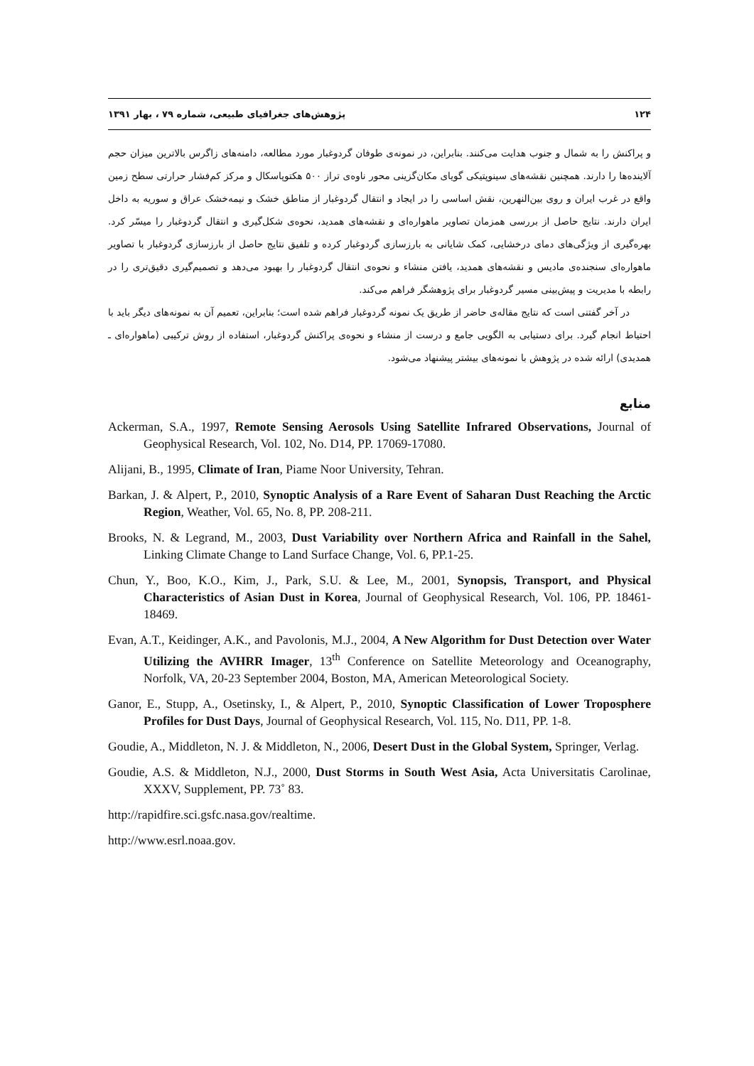۱۲۴ پژوهش‌های جغرافیای طبیعی، شماره ۷۹ ، بهار ۱۳۹۱
و پراکنش را به شمال و جنوب هدایت می‌کنند. بنابراین، در نمونه‌ی طوفان گردوغبار مورد مطالعه، دامنه‌های زاگرس بالاترین میزان حجم آلاینده‌ها را دارند. همچنین نقشه‌های سینوپتیکی گویای مکان‌گزینی محور ناوه‌ی تراز ۵۰۰ هکتوپاسکال و مرکز کم‌فشار حرارتی سطح زمین واقع در غرب ایران و روی بین‌النهرین، نقش اساسی را در ایجاد و انتقال گردوغبار از مناطق خشک و نیمه‌خشک عراق و سوریه به داخل ایران دارند. نتایج حاصل از بررسی همزمان تصاویر ماهواره‌ای و نقشه‌های همدید، نحوه‌ی شکل‌گیری و انتقال گردوغبار را میسّر کرد. بهره‌گیری از ویژگی‌های دمای درخشایی، کمک شایانی به بارزسازی گردوغبار کرده و تلفیق نتایج حاصل از بارزسازی گردوغبار با تصاویر ماهواره‌ای سنجنده‌ی مادیس و نقشه‌های همدید، یافتن منشاء و نحوه‌ی انتقال گردوغبار را بهبود می‌دهد و تصمیم‌گیری دقیق‌تری را در رابطه با مدیریت و پیش‌بینی مسیر گردوغبار برای پژوهشگر فراهم می‌کند.
در آخر گفتنی است که نتایج مقاله‌ی حاضر از طریق یک نمونه گردوغبار فراهم شده است؛ بنابراین، تعمیم آن به نمونه‌های دیگر باید با احتیاط انجام گیرد. برای دستیابی به الگویی جامع و درست از منشاء و نحوه‌ی پراکنش گردوغبار، استفاده از روش ترکیبی (ماهواره‌ای ـ همدیدی) ارائه شده در پژوهش با نمونه‌های بیشتر پیشنهاد می‌شود.
منابع
Ackerman, S.A., 1997, Remote Sensing Aerosols Using Satellite Infrared Observations, Journal of Geophysical Research, Vol. 102, No. D14, PP. 17069-17080.
Alijani, B., 1995, Climate of Iran, Piame Noor University, Tehran.
Barkan, J. & Alpert, P., 2010, Synoptic Analysis of a Rare Event of Saharan Dust Reaching the Arctic Region, Weather, Vol. 65, No. 8, PP. 208-211.
Brooks, N. & Legrand, M., 2003, Dust Variability over Northern Africa and Rainfall in the Sahel, Linking Climate Change to Land Surface Change, Vol. 6, PP.1-25.
Chun, Y., Boo, K.O., Kim, J., Park, S.U. & Lee, M., 2001, Synopsis, Transport, and Physical Characteristics of Asian Dust in Korea, Journal of Geophysical Research, Vol. 106, PP. 18461-18469.
Evan, A.T., Keidinger, A.K., and Pavolonis, M.J., 2004, A New Algorithm for Dust Detection over Water Utilizing the AVHRR Imager, 13<sup>th</sup> Conference on Satellite Meteorology and Oceanography, Norfolk, VA, 20-23 September 2004, Boston, MA, American Meteorological Society.
Ganor, E., Stupp, A., Osetinsky, I., & Alpert, P., 2010, Synoptic Classification of Lower Troposphere Profiles for Dust Days, Journal of Geophysical Research, Vol. 115, No. D11, PP. 1-8.
Goudie, A., Middleton, N. J. & Middleton, N., 2006, Desert Dust in the Global System, Springer, Verlag.
Goudie, A.S. & Middleton, N.J., 2000, Dust Storms in South West Asia, Acta Universitatis Carolinae, XXXV, Supplement, PP. 73˚ 83.
http://rapidfire.sci.gsfc.nasa.gov/realtime.
http://www.esrl.noaa.gov.